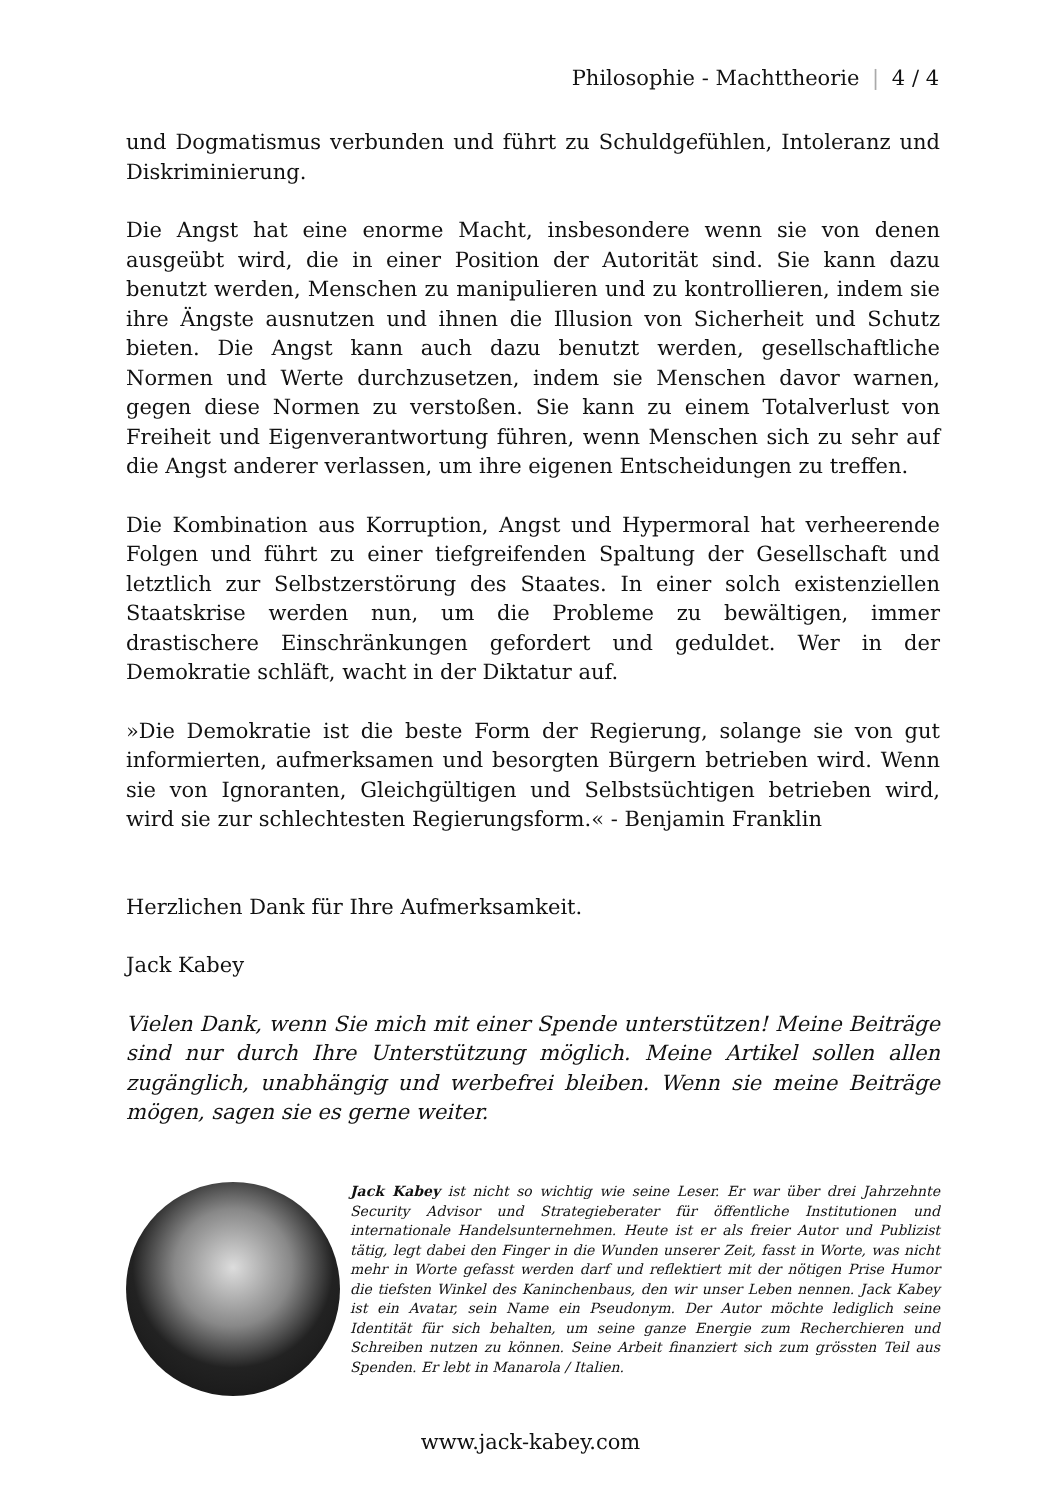Philosophie - Machttheorie | 4 / 4
und Dogmatismus verbunden und führt zu Schuldgefühlen, Intoleranz und Diskriminierung.
Die Angst hat eine enorme Macht, insbesondere wenn sie von denen ausgeübt wird, die in einer Position der Autorität sind. Sie kann dazu benutzt werden, Menschen zu manipulieren und zu kontrollieren, indem sie ihre Ängste ausnutzen und ihnen die Illusion von Sicherheit und Schutz bieten. Die Angst kann auch dazu benutzt werden, gesellschaftliche Normen und Werte durchzusetzen, indem sie Menschen davor warnen, gegen diese Normen zu verstoßen. Sie kann zu einem Totalverlust von Freiheit und Eigenverantwortung führen, wenn Menschen sich zu sehr auf die Angst anderer verlassen, um ihre eigenen Entscheidungen zu treffen.
Die Kombination aus Korruption, Angst und Hypermoral hat verheerende Folgen und führt zu einer tiefgreifenden Spaltung der Gesellschaft und letztlich zur Selbstzerstörung des Staates. In einer solch existenziellen Staatskrise werden nun, um die Probleme zu bewältigen, immer drastischere Einschränkungen gefordert und geduldet. Wer in der Demokratie schläft, wacht in der Diktatur auf.
»Die Demokratie ist die beste Form der Regierung, solange sie von gut informierten, aufmerksamen und besorgten Bürgern betrieben wird. Wenn sie von Ignoranten, Gleichgültigen und Selbstsüchtigen betrieben wird, wird sie zur schlechtesten Regierungsform.« - Benjamin Franklin
Herzlichen Dank für Ihre Aufmerksamkeit.
Jack Kabey
Vielen Dank, wenn Sie mich mit einer Spende unterstützen! Meine Beiträge sind nur durch Ihre Unterstützung möglich. Meine Artikel sollen allen zugänglich, unabhängig und werbefrei bleiben. Wenn sie meine Beiträge mögen, sagen sie es gerne weiter.
Jack Kabey ist nicht so wichtig wie seine Leser. Er war über drei Jahrzehnte Security Advisor und Strategieberater für öffentliche Institutionen und internationale Handelsunternehmen. Heute ist er als freier Autor und Publizist tätig, legt dabei den Finger in die Wunden unserer Zeit, fasst in Worte, was nicht mehr in Worte gefasst werden darf und reflektiert mit der nötigen Prise Humor die tiefsten Winkel des Kaninchenbaus, den wir unser Leben nennen. Jack Kabey ist ein Avatar, sein Name ein Pseudonym. Der Autor möchte lediglich seine Identität für sich behalten, um seine ganze Energie zum Recherchieren und Schreiben nutzen zu können. Seine Arbeit finanziert sich zum grössten Teil aus Spenden. Er lebt in Manarola / Italien.
www.jack-kabey.com